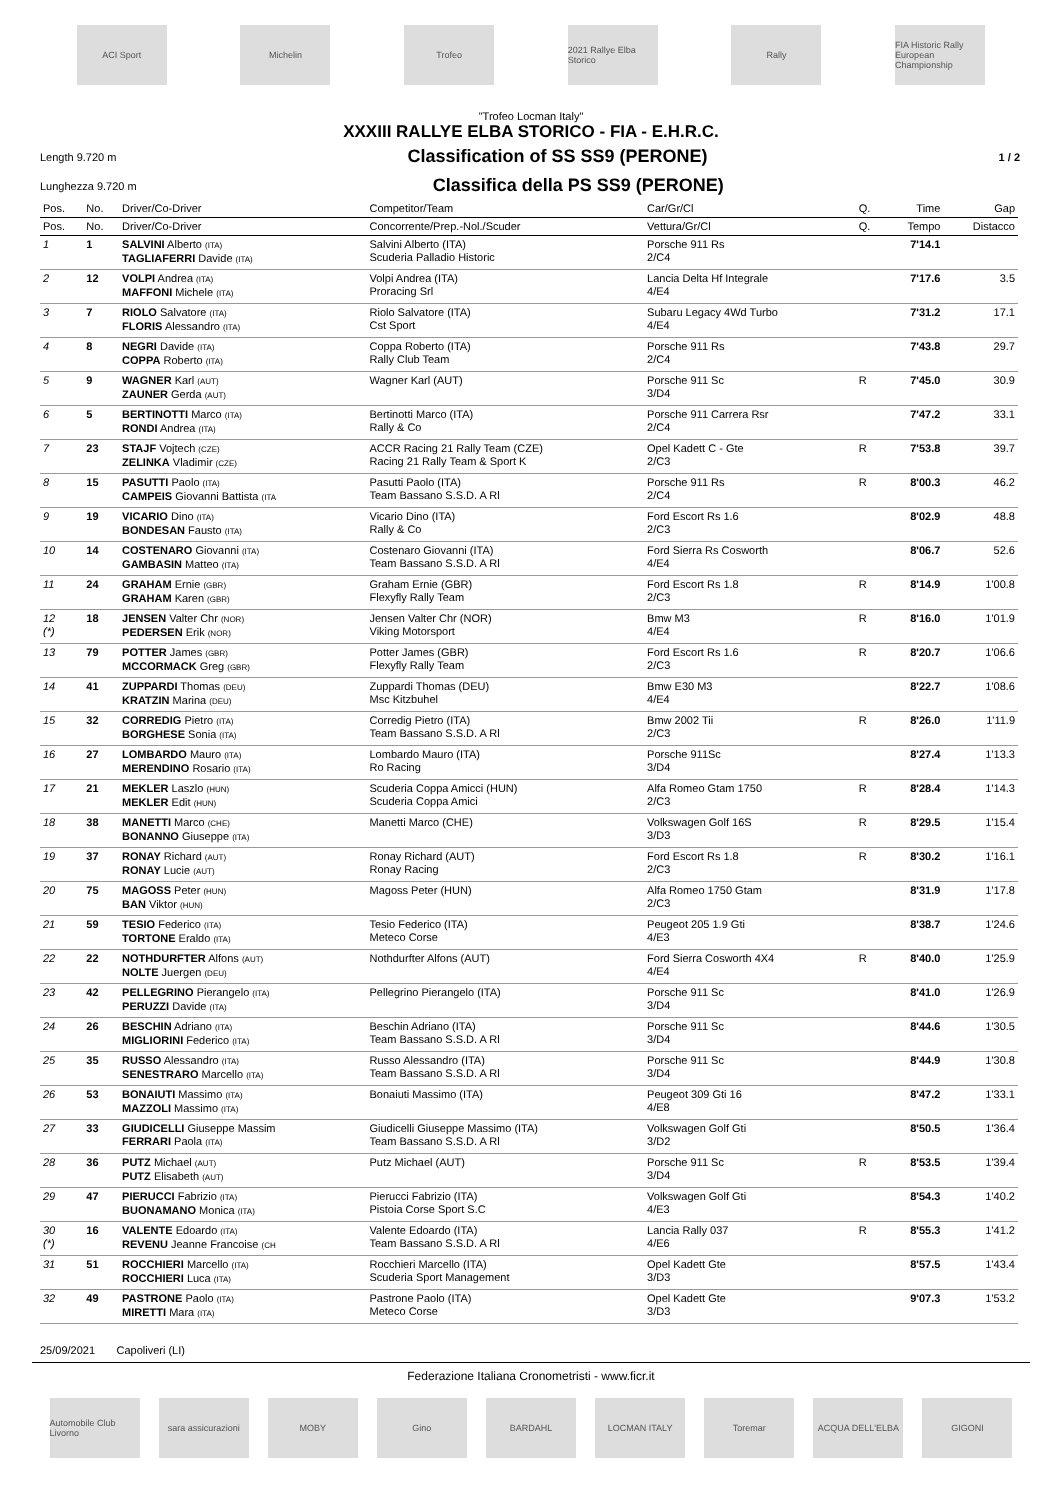ACI Sport Michelin Trofeo
2021 Rallye Elba Storico
Rally
FIA Historic Rally European Championship
"Trofeo Locman Italy"
XXXIII RALLYE ELBA STORICO - FIA - E.H.R.C.
Length 9.720 m
Classification of SS SS9 (PERONE)
1 / 2
Lunghezza 9.720 m
Classifica della PS SS9 (PERONE)
| Pos. | No. | Driver/Co-Driver | Competitor/Team | Car/Gr/Cl | Q. | Time | Gap |
| --- | --- | --- | --- | --- | --- | --- | --- |
| Pos. | No. | Driver/Co-Driver | Concorrente/Prep.-Nol./Scuder | Vettura/Gr/Cl | Q. | Tempo | Distacco |
| 1 | 1 | SALVINI Alberto (ITA) TAGLIAFERRI Davide (ITA) | Salvini Alberto (ITA) Scuderia Palladio Historic | Porsche 911 Rs 2/C4 | | 7'14.1 | |
| 2 | 12 | VOLPI Andrea (ITA) MAFFONI Michele (ITA) | Volpi Andrea (ITA) Proracing Srl | Lancia Delta Hf Integrale 4/E4 | | 7'17.6 | 3.5 |
| 3 | 7 | RIOLO Salvatore (ITA) FLORIS Alessandro (ITA) | Riolo Salvatore (ITA) Cst Sport | Subaru Legacy 4Wd Turbo 4/E4 | | 7'31.2 | 17.1 |
| 4 | 8 | NEGRI Davide (ITA) COPPA Roberto (ITA) | Coppa Roberto (ITA) Rally Club Team | Porsche 911 Rs 2/C4 | | 7'43.8 | 29.7 |
| 5 | 9 | WAGNER Karl (AUT) ZAUNER Gerda (AUT) | Wagner Karl (AUT) | Porsche 911 Sc 3/D4 | R | 7'45.0 | 30.9 |
| 6 | 5 | BERTINOTTI Marco (ITA) RONDI Andrea (ITA) | Bertinotti Marco (ITA) Rally & Co | Porsche 911 Carrera Rsr 2/C4 | | 7'47.2 | 33.1 |
| 7 | 23 | STAJF Vojtech (CZE) ZELINKA Vladimir (CZE) | ACCR Racing 21 Rally Team (CZE) Racing 21 Rally Team & Sport K | Opel Kadett C - Gte 2/C3 | R | 7'53.8 | 39.7 |
| 8 | 15 | PASUTTI Paolo (ITA) CAMPEIS Giovanni Battista (ITA | Pasutti Paolo (ITA) Team Bassano S.S.D. A Rl | Porsche 911 Rs 2/C4 | R | 8'00.3 | 46.2 |
| 9 | 19 | VICARIO Dino (ITA) BONDESAN Fausto (ITA) | Vicario Dino (ITA) Rally & Co | Ford Escort Rs 1.6 2/C3 | | 8'02.9 | 48.8 |
| 10 | 14 | COSTENARO Giovanni (ITA) GAMBASIN Matteo (ITA) | Costenaro Giovanni (ITA) Team Bassano S.S.D. A Rl | Ford Sierra Rs Cosworth 4/E4 | | 8'06.7 | 52.6 |
| 11 | 24 | GRAHAM Ernie (GBR) GRAHAM Karen (GBR) | Graham Ernie (GBR) Flexyfly Rally Team | Ford Escort Rs 1.8 2/C3 | R | 8'14.9 | 1'00.8 |
| 12 (*) | 18 | JENSEN Valter Chr (NOR) PEDERSEN Erik (NOR) | Jensen Valter Chr (NOR) Viking Motorsport | Bmw M3 4/E4 | R | 8'16.0 | 1'01.9 |
| 13 | 79 | POTTER James (GBR) MCCORMACK Greg (GBR) | Potter James (GBR) Flexyfly Rally Team | Ford Escort Rs 1.6 2/C3 | R | 8'20.7 | 1'06.6 |
| 14 | 41 | ZUPPARDI Thomas (DEU) KRATZIN Marina (DEU) | Zuppardi Thomas (DEU) Msc Kitzbuhel | Bmw E30 M3 4/E4 | | 8'22.7 | 1'08.6 |
| 15 | 32 | CORREDIG Pietro (ITA) BORGHESE Sonia (ITA) | Corredig Pietro (ITA) Team Bassano S.S.D. A Rl | Bmw 2002 Tii 2/C3 | R | 8'26.0 | 1'11.9 |
| 16 | 27 | LOMBARDO Mauro (ITA) MERENDINO Rosario (ITA) | Lombardo Mauro (ITA) Ro Racing | Porsche 911Sc 3/D4 | | 8'27.4 | 1'13.3 |
| 17 | 21 | MEKLER Laszlo (HUN) MEKLER Edit (HUN) | Scuderia Coppa Amicci (HUN) Scuderia Coppa Amici | Alfa Romeo Gtam 1750 2/C3 | R | 8'28.4 | 1'14.3 |
| 18 | 38 | MANETTI Marco (CHE) BONANNO Giuseppe (ITA) | Manetti Marco (CHE) | Volkswagen Golf 16S 3/D3 | R | 8'29.5 | 1'15.4 |
| 19 | 37 | RONAY Richard (AUT) RONAY Lucie (AUT) | Ronay Richard (AUT) Ronay Racing | Ford Escort Rs 1.8 2/C3 | R | 8'30.2 | 1'16.1 |
| 20 | 75 | MAGOSS Peter (HUN) BAN Viktor (HUN) | Magoss Peter (HUN) | Alfa Romeo 1750 Gtam 2/C3 | | 8'31.9 | 1'17.8 |
| 21 | 59 | TESIO Federico (ITA) TORTONE Eraldo (ITA) | Tesio Federico (ITA) Meteco Corse | Peugeot 205 1.9 Gti 4/E3 | | 8'38.7 | 1'24.6 |
| 22 | 22 | NOTHDURFTER Alfons (AUT) NOLTE Juergen (DEU) | Nothdurfter Alfons (AUT) | Ford Sierra Cosworth 4X4 4/E4 | R | 8'40.0 | 1'25.9 |
| 23 | 42 | PELLEGRINO Pierangelo (ITA) PERUZZI Davide (ITA) | Pellegrino Pierangelo (ITA) | Porsche 911 Sc 3/D4 | | 8'41.0 | 1'26.9 |
| 24 | 26 | BESCHIN Adriano (ITA) MIGLIORINI Federico (ITA) | Beschin Adriano (ITA) Team Bassano S.S.D. A Rl | Porsche 911 Sc 3/D4 | | 8'44.6 | 1'30.5 |
| 25 | 35 | RUSSO Alessandro (ITA) SENESTRARO Marcello (ITA) | Russo Alessandro (ITA) Team Bassano S.S.D. A Rl | Porsche 911 Sc 3/D4 | | 8'44.9 | 1'30.8 |
| 26 | 53 | BONAIUTI Massimo (ITA) MAZZOLI Massimo (ITA) | Bonaiuti Massimo (ITA) | Peugeot 309 Gti 16 4/E8 | | 8'47.2 | 1'33.1 |
| 27 | 33 | GIUDICELLI Giuseppe Massim FERRARI Paola (ITA) | Giudicelli Giuseppe Massimo (ITA) Team Bassano S.S.D. A Rl | Volkswagen Golf Gti 3/D2 | | 8'50.5 | 1'36.4 |
| 28 | 36 | PUTZ Michael (AUT) PUTZ Elisabeth (AUT) | Putz Michael (AUT) | Porsche 911 Sc 3/D4 | R | 8'53.5 | 1'39.4 |
| 29 | 47 | PIERUCCI Fabrizio (ITA) BUONAMANO Monica (ITA) | Pierucci Fabrizio (ITA) Pistoia Corse Sport S.C | Volkswagen Golf Gti 4/E3 | | 8'54.3 | 1'40.2 |
| 30 (*) | 16 | VALENTE Edoardo (ITA) REVENU Jeanne Francoise (CH | Valente Edoardo (ITA) Team Bassano S.S.D. A Rl | Lancia Rally 037 4/E6 | R | 8'55.3 | 1'41.2 |
| 31 | 51 | ROCCHIERI Marcello (ITA) ROCCHIERI Luca (ITA) | Rocchieri Marcello (ITA) Scuderia Sport Management | Opel Kadett Gte 3/D3 | | 8'57.5 | 1'43.4 |
| 32 | 49 | PASTRONE Paolo (ITA) MIRETTI Mara (ITA) | Pastrone Paolo (ITA) Meteco Corse | Opel Kadett Gte 3/D3 | | 9'07.3 | 1'53.2 |
25/09/2021 Capoliveri (LI)
Federazione Italiana Cronometristi - www.ficr.it
Automobile Club Livorno
sara assicurazioni
MOBY Gino BARDAHL LOCMAN ITALY Toremar ACQUA DELL'ELBA GIGONI